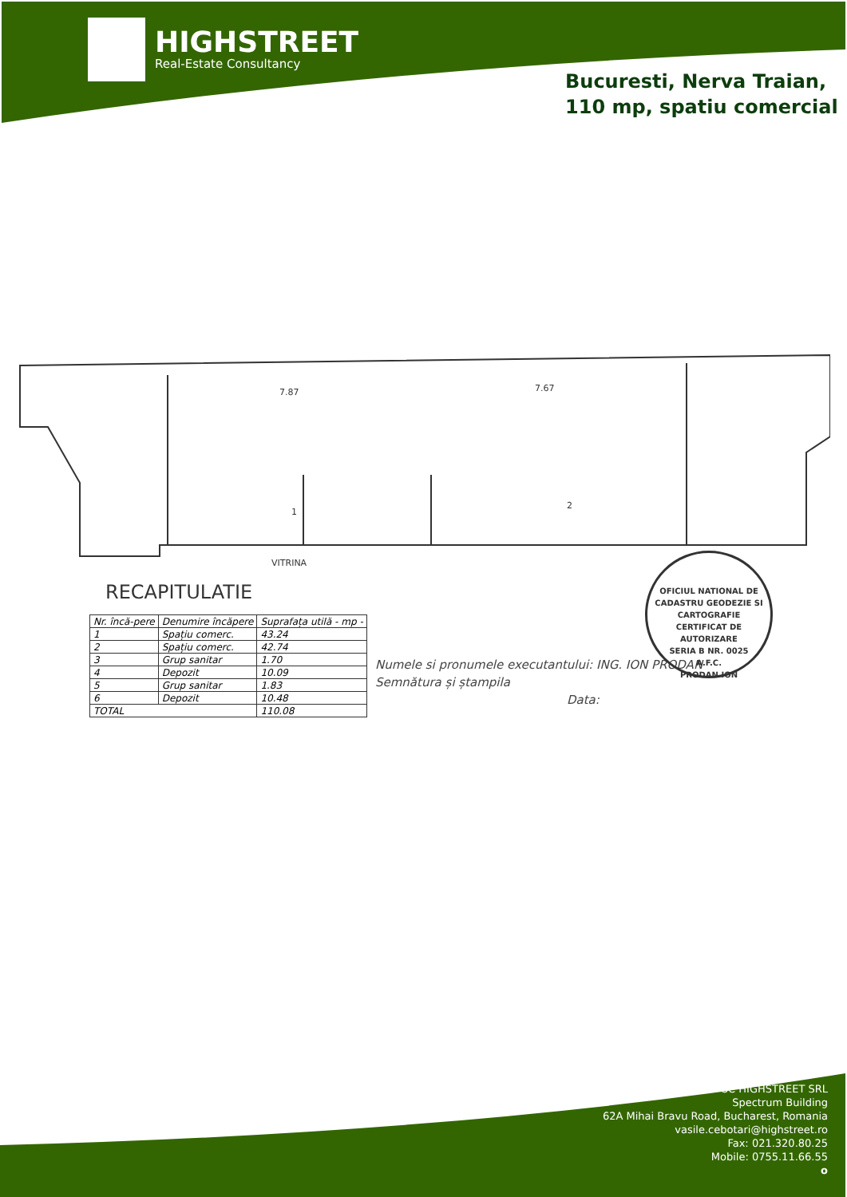HIGHSTREET
Real-Estate Consultancy
Bucuresti, Nerva Traian,
110 mp, spatiu comercial
7.87
7.67
1
2
VITRINA
RECAPITULATIE
| Nr. încă-pere | Denumire încăpere | Suprafața utilă - mp - |
| --- | --- | --- |
| 1 | Spațiu comerc. | 43.24 |
| 2 | Spațiu comerc. | 42.74 |
| 3 | Grup sanitar | 1.70 |
| 4 | Depozit | 10.09 |
| 5 | Grup sanitar | 1.83 |
| 6 | Depozit | 10.48 |
| TOTAL | | 110.08 |
Numele si pronumele executantului: ING. ION PRODAN
Semnătura și ștampila
Data:
OFICIUL NATIONAL DE CADASTRU GEODEZIE SI CARTOGRAFIE
CERTIFICAT DE AUTORIZARE
SERIA B NR. 0025
A.F.C.
PRODAN ION
SC HIGHSTREET SRL
Spectrum Building
62A Mihai Bravu Road, Bucharest, Romania
vasile.cebotari@highstreet.ro
Fax: 021.320.80.25
Mobile: 0755.11.66.55
o